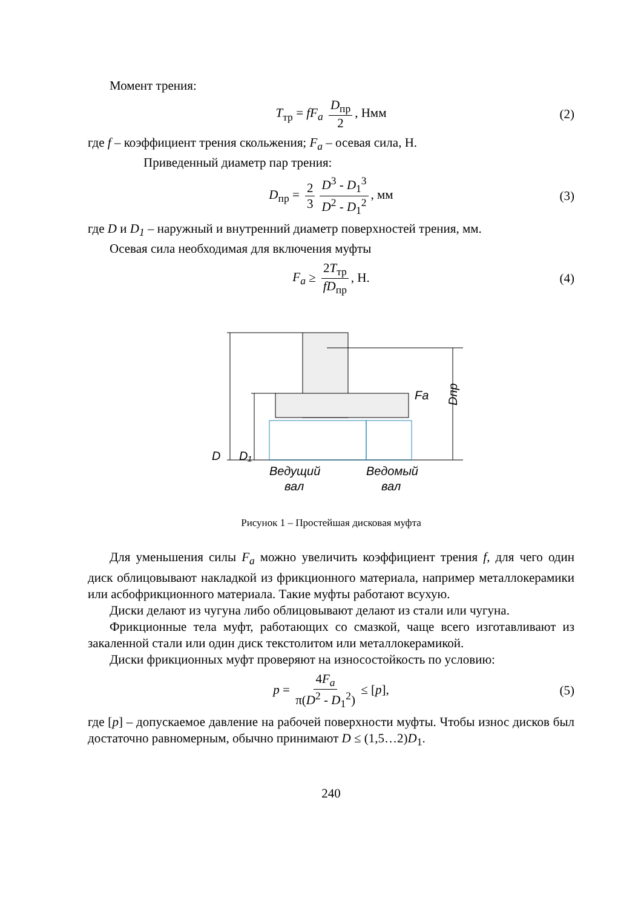Момент трения:
T<sub>тр</sub> = fF<sub>a</sub> D<sub>пр</sub> 2, Нмм (2)
где f – коэффициент трения скольжения; F<sub>a</sub> – осевая сила, Н.
Приведенный диаметр пар трения:
D<sub>пр</sub> = 2 3 D<sup>3</sup> - D<sub>1</sub><sup>3</sup> D<sup>2</sup> - D<sub>1</sub><sup>2</sup>, мм (3)
где D и D<sub>1</sub> – наружный и внутренний диаметр поверхностей трения, мм.
Осевая сила необходимая для включения муфты
F<sub>a</sub> ≥ 2T<sub>тр</sub> fD<sub>пр</sub>, Н. (4)
D
D₁
Fa
Dпр
Ведущий
вал
Ведомый
вал
Рисунок 1 – Простейшая дисковая муфта
Для уменьшения силы F<sub>a</sub> можно увеличить коэффициент трения f, для чего один диск облицовывают накладкой из фрикционного материала, например металлокерамики или асбофрикционного материала. Такие муфты работают всухую.
Диски делают из чугуна либо облицовывают делают из стали или чугуна.
Фрикционные тела муфт, работающих со смазкой, чаще всего изготавливают из закаленной стали или один диск текстолитом или металлокерамикой.
Диски фрикционных муфт проверяют на износостойкость по условию:
p = 4F<sub>a</sub> π(D<sup>2</sup> - D<sub>1</sub><sup>2</sup>) ≤ [p], (5)
где [p] – допускаемое давление на рабочей поверхности муфты. Чтобы износ дисков был достаточно равномерным, обычно принимают D ≤ (1,5…2)D<sub>1</sub>.
240